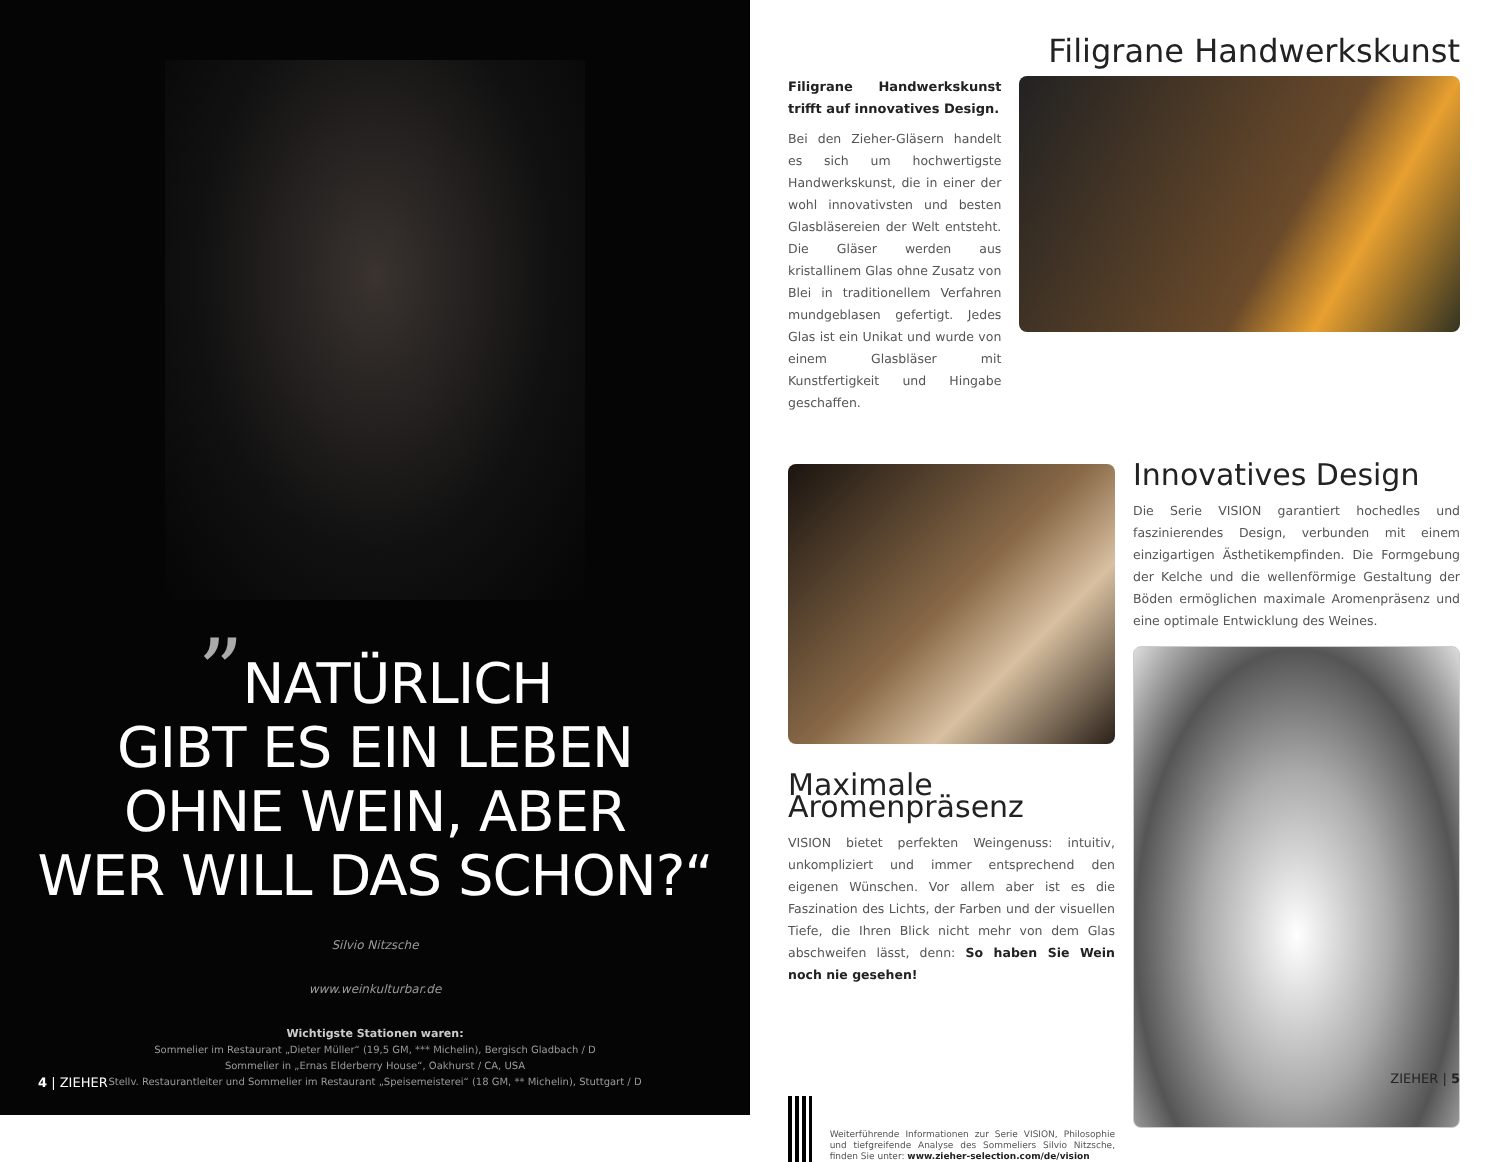”NATÜRLICH
GIBT ES EIN LEBEN
OHNE WEIN, ABER
WER WILL DAS SCHON?“
Silvio Nitzsche
www.weinkulturbar.de
Wichtigste Stationen waren:
Sommelier im Restaurant „Dieter Müller“ (19,5 GM, *** Michelin), Bergisch Gladbach / D
Sommelier in „Ernas Elderberry House“, Oakhurst / CA, USA
Stellv. Restaurantleiter und Sommelier im Restaurant „Speisemeisterei“ (18 GM, ** Michelin), Stuttgart / D
4 | ZIEHER
Filigrane Handwerkskunst
Filigrane Handwerkskunst trifft auf innovatives Design.
Bei den Zieher-Gläsern handelt es sich um hochwertigste Handwerkskunst, die in einer der wohl innovativsten und besten Glasbläsereien der Welt entsteht. Die Gläser werden aus kristallinem Glas ohne Zusatz von Blei in traditionellem Verfahren mundgeblasen gefertigt. Jedes Glas ist ein Unikat und wurde von einem Glasbläser mit Kunstfertigkeit und Hingabe geschaffen.
Maximale Aromenpräsenz
VISION bietet perfekten Weingenuss: intuitiv, unkompliziert und immer entsprechend den eigenen Wünschen. Vor allem aber ist es die Faszination des Lichts, der Farben und der visuellen Tiefe, die Ihren Blick nicht mehr von dem Glas abschweifen lässt, denn: So haben Sie Wein noch nie gesehen!
Weiterführende Informationen zur Serie VISION, Philosophie und tiefgreifende Analyse des Sommeliers Silvio Nitzsche, finden Sie unter: www.zieher-selection.com/de/vision
Innovatives Design
Die Serie VISION garantiert hochedles und faszinierendes Design, verbunden mit einem einzigartigen Ästhetikempfinden. Die Formgebung der Kelche und die wellenförmige Gestaltung der Böden ermöglichen maximale Aromenpräsenz und eine optimale Entwicklung des Weines.
ZIEHER | 5